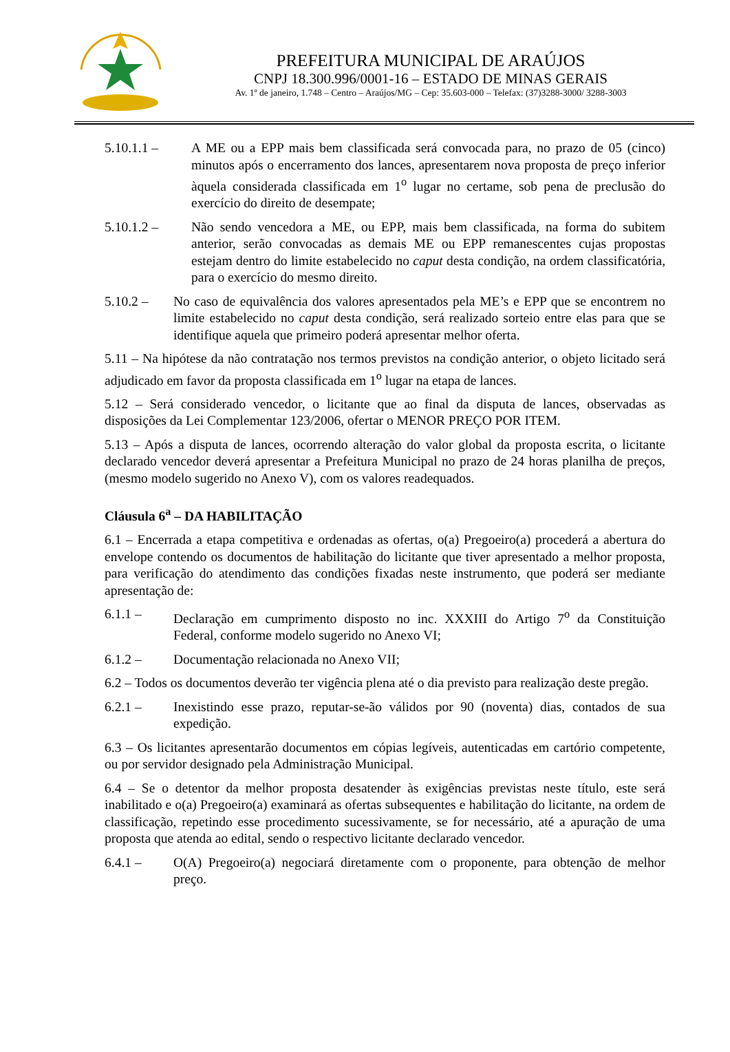PREFEITURA MUNICIPAL DE ARAÚJOS
CNPJ 18.300.996/0001-16 – ESTADO DE MINAS GERAIS
Av. 1º de janeiro, 1.748 – Centro – Araújos/MG – Cep: 35.603-000 – Telefax: (37)3288-3000/ 3288-3003
5.10.1.1 – A ME ou a EPP mais bem classificada será convocada para, no prazo de 05 (cinco) minutos após o encerramento dos lances, apresentarem nova proposta de preço inferior àquela considerada classificada em 1<sup>o</sup> lugar no certame, sob pena de preclusão do exercício do direito de desempate;
5.10.1.2 – Não sendo vencedora a ME, ou EPP, mais bem classificada, na forma do subitem anterior, serão convocadas as demais ME ou EPP remanescentes cujas propostas estejam dentro do limite estabelecido no caput desta condição, na ordem classificatória, para o exercício do mesmo direito.
5.10.2 – No caso de equivalência dos valores apresentados pela ME’s e EPP que se encontrem no limite estabelecido no caput desta condição, será realizado sorteio entre elas para que se identifique aquela que primeiro poderá apresentar melhor oferta.
5.11 – Na hipótese da não contratação nos termos previstos na condição anterior, o objeto licitado será adjudicado em favor da proposta classificada em 1<sup>o</sup> lugar na etapa de lances.
5.12 – Será considerado vencedor, o licitante que ao final da disputa de lances, observadas as disposições da Lei Complementar 123/2006, ofertar o MENOR PREÇO POR ITEM.
5.13 – Após a disputa de lances, ocorrendo alteração do valor global da proposta escrita, o licitante declarado vencedor deverá apresentar a Prefeitura Municipal no prazo de 24 horas planilha de preços, (mesmo modelo sugerido no Anexo V), com os valores readequados.
Cláusula 6<sup>a</sup> – DA HABILITAÇÃO
6.1 – Encerrada a etapa competitiva e ordenadas as ofertas, o(a) Pregoeiro(a) procederá a abertura do envelope contendo os documentos de habilitação do licitante que tiver apresentado a melhor proposta, para verificação do atendimento das condições fixadas neste instrumento, que poderá ser mediante apresentação de:
6.1.1 – Declaração em cumprimento disposto no inc. XXXIII do Artigo 7<sup>o</sup> da Constituição Federal, conforme modelo sugerido no Anexo VI;
6.1.2 – Documentação relacionada no Anexo VII;
6.2 – Todos os documentos deverão ter vigência plena até o dia previsto para realização deste pregão.
6.2.1 – Inexistindo esse prazo, reputar-se-ão válidos por 90 (noventa) dias, contados de sua expedição.
6.3 – Os licitantes apresentarão documentos em cópias legíveis, autenticadas em cartório competente, ou por servidor designado pela Administração Municipal.
6.4 – Se o detentor da melhor proposta desatender às exigências previstas neste título, este será inabilitado e o(a) Pregoeiro(a) examinará as ofertas subsequentes e habilitação do licitante, na ordem de classificação, repetindo esse procedimento sucessivamente, se for necessário, até a apuração de uma proposta que atenda ao edital, sendo o respectivo licitante declarado vencedor.
6.4.1 – O(A) Pregoeiro(a) negociará diretamente com o proponente, para obtenção de melhor preço.